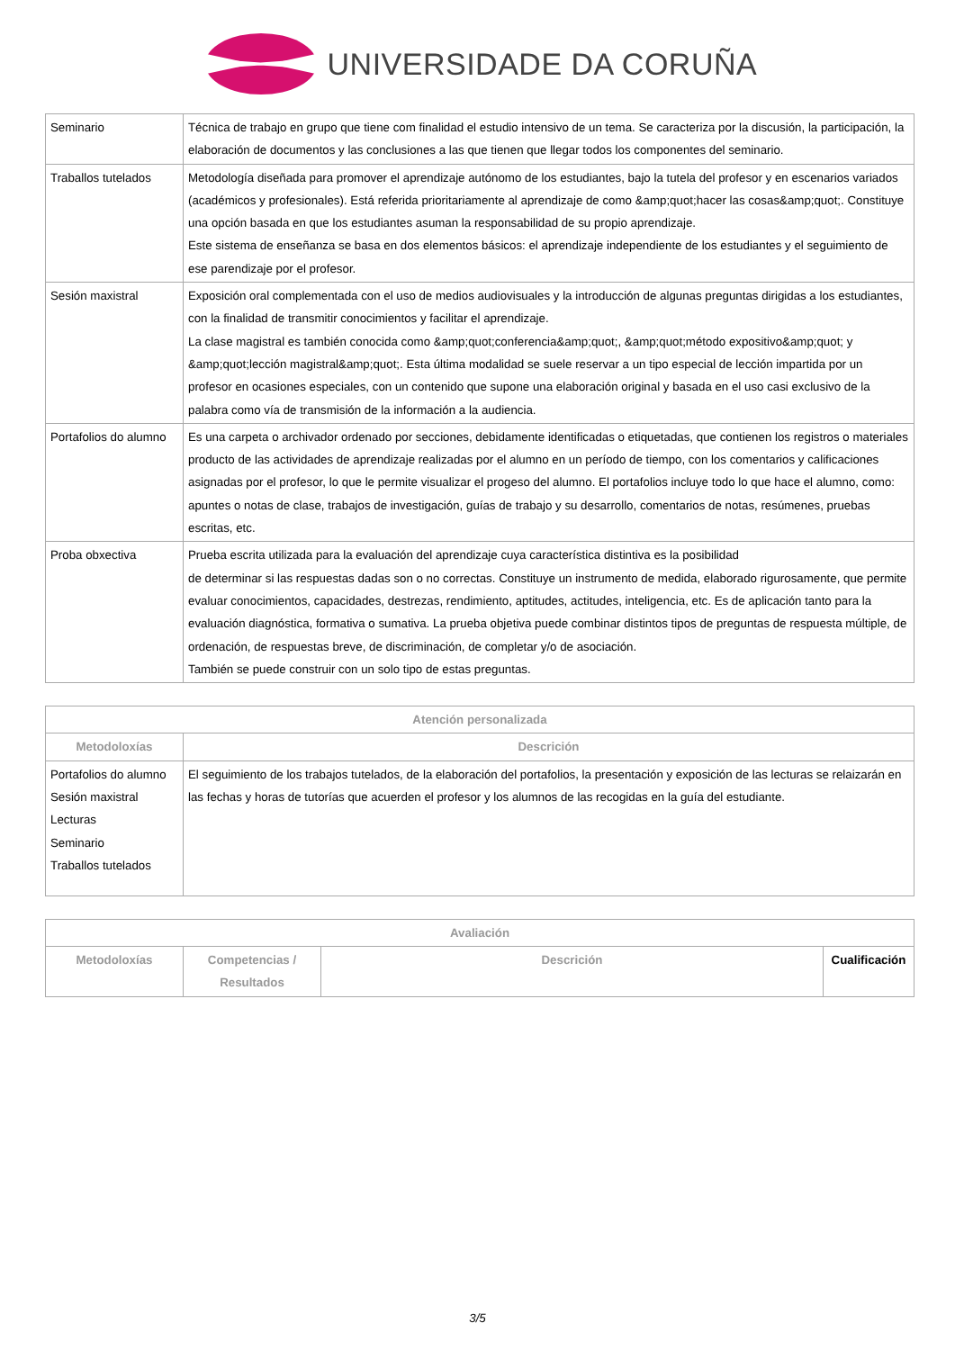UNIVERSIDADE DA CORUÑA
| Seminario | Técnica de trabajo en grupo que tiene com finalidad el estudio intensivo de un tema. Se caracteriza por la discusión, la participación, la elaboración de documentos y las conclusiones a las que tienen que llegar todos los componentes del seminario. |
| Traballos tutelados | Metodología diseñada para promover el aprendizaje autónomo de los estudiantes, bajo la tutela del profesor y en escenarios variados (académicos y profesionales). Está referida prioritariamente al aprendizaje de como &amp;quot;hacer las cosas&amp;quot;. Constituye una opción basada en que los estudiantes asuman la responsabilidad de su propio aprendizaje. Este sistema de enseñanza se basa en dos elementos básicos: el aprendizaje independiente de los estudiantes y el seguimiento de ese parendizaje por el profesor. |
| Sesión maxistral | Exposición oral complementada con el uso de medios audiovisuales y la introducción de algunas preguntas dirigidas a los estudiantes, con la finalidad de transmitir conocimientos y facilitar el aprendizaje. La clase magistral es también conocida como &amp;quot;conferencia&amp;quot;, &amp;quot;método expositivo&amp;quot; y &amp;quot;lección magistral&amp;quot;. Esta última modalidad se suele reservar a un tipo especial de lección impartida por un profesor en ocasiones especiales, con un contenido que supone una elaboración original y basada en el uso casi exclusivo de la palabra como vía de transmisión de la información a la audiencia. |
| Portafolios do alumno | Es una carpeta o archivador ordenado por secciones, debidamente identificadas o etiquetadas, que contienen los registros o materiales producto de las actividades de aprendizaje realizadas por el alumno en un período de tiempo, con los comentarios y calificaciones asignadas por el profesor, lo que le permite visualizar el progeso del alumno. El portafolios incluye todo lo que hace el alumno, como: apuntes o notas de clase, trabajos de investigación, guías de trabajo y su desarrollo, comentarios de notas, resúmenes, pruebas escritas, etc. |
| Proba obxectiva | Prueba escrita utilizada para la evaluación del aprendizaje cuya característica distintiva es la posibilidad de determinar si las respuestas dadas son o no correctas. Constituye un instrumento de medida, elaborado rigurosamente, que permite evaluar conocimientos, capacidades, destrezas, rendimiento, aptitudes, actitudes, inteligencia, etc. Es de aplicación tanto para la evaluación diagnóstica, formativa o sumativa. La prueba objetiva puede combinar distintos tipos de preguntas de respuesta múltiple, de ordenación, de respuestas breve, de discriminación, de completar y/o de asociación. También se puede construir con un solo tipo de estas preguntas. |
| Atención personalizada | |
| --- | --- |
| Metodoloxías | Descrición |
| Portafolios do alumno Sesión maxistral Lecturas Seminario Traballos tutelados | El seguimiento de los trabajos tutelados, de la elaboración del portafolios, la presentación y exposición de las lecturas se relaizarán en las fechas y horas de tutorías que acuerden el profesor y los alumnos de las recogidas en la guía del estudiante. |
| Avaliación | | | |
| --- | --- | --- | --- |
| Metodoloxías | Competencias / Resultados | Descrición | Cualificación |
3/5